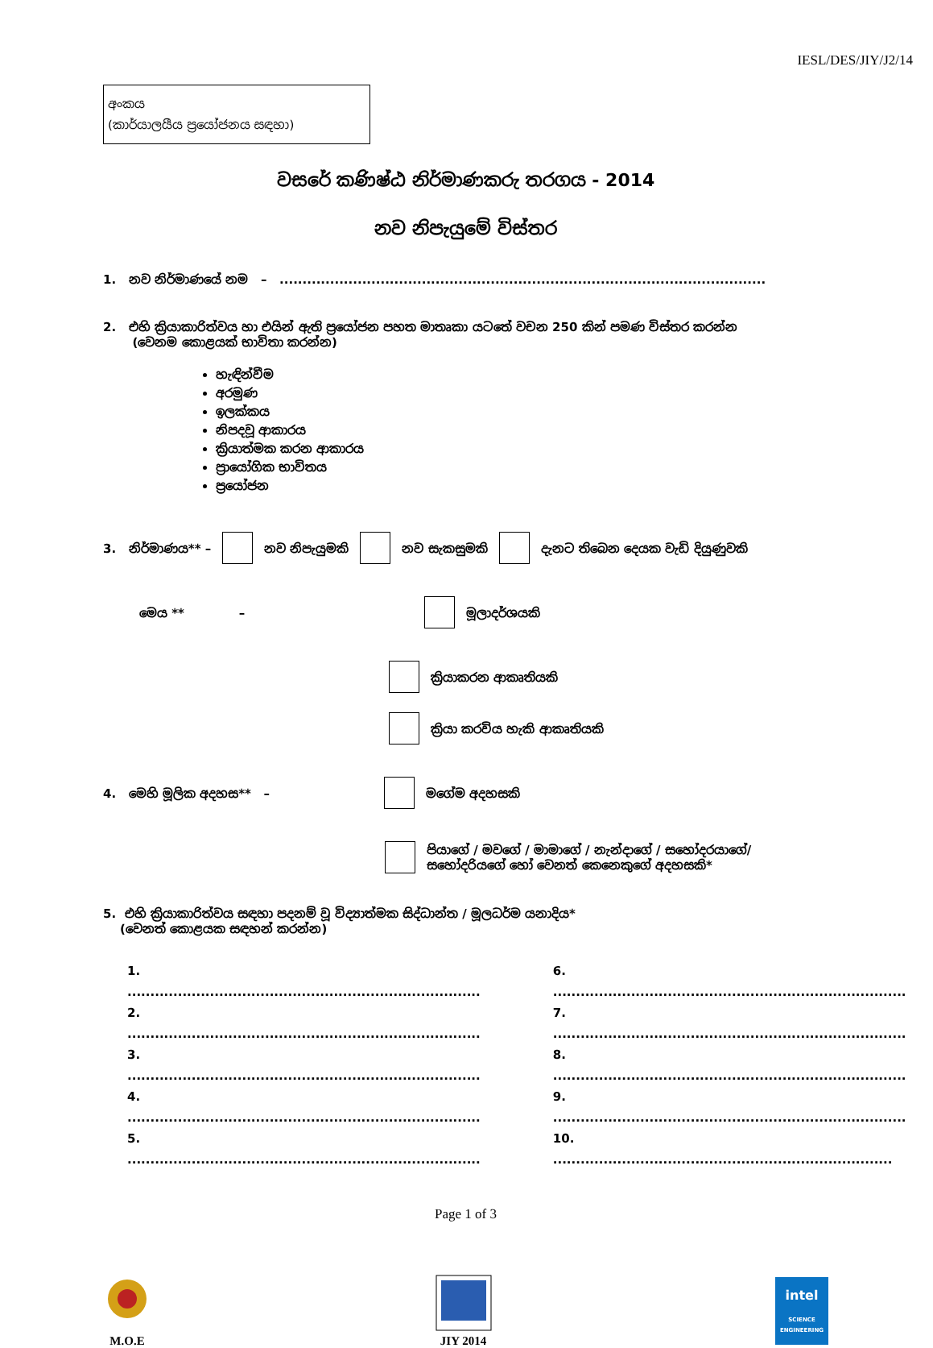IESL/DES/JIY/J2/14
අංකය
(කාර්යාලයීය ප්‍රයෝජනය සඳහා)
වසරේ කණිෂ්ඨ නිර්මාණකරු තරගය - 2014
නව නිපැයුමේ විස්තර
1. නව නිර්මාණයේ නම – ..........................................................................................................
2. එහි ක්‍රියාකාරිත්වය හා එයින් ඇති ප්‍රයෝජන පහත මාතෘකා යටතේ වචන 250 කින් පමණ විස්තර කරන්න
(වෙනම කොළයක් භාවිතා කරන්න)
හැඳින්වීම
අරමුණ
ඉලක්කය
නිපදවූ ආකාරය
ක්‍රියාත්මක කරන ආකාරය
ප්‍රායෝගික භාවිතය
ප්‍රයෝජන
3. නිර්මාණය** – නව නිපැයුමකි නව සැකසුමකි දැනට තිබෙන දෙයක වැඩි දියුණුවකි
මෙය ** – මූලාදර්ශයකි
ක්‍රියාකරන ආකෘතියකි
ක්‍රියා කරවිය හැකි ආකෘතියකි
4. මෙහි මූලික අදහස** – මගේම අදහසකි
පියාගේ / මවගේ / මාමාගේ / නැන්දාගේ / සහෝදරයාගේ/
සහෝදරියගේ හෝ වෙනත් කෙනෙකුගේ අදහසකි*
5. එහි ක්‍රියාකාරිත්වය සඳහා පදනම් වූ විද්‍යාත්මක සිද්ධාන්ත / මූලධර්ම යනාදිය*
(වෙනත් කොළයක සඳහන් කරන්න)
1. .............................................................................
2. .............................................................................
3. .............................................................................
4. .............................................................................
5. .............................................................................
6. .............................................................................
7. .............................................................................
8. .............................................................................
9. .............................................................................
10. ..........................................................................
Page 1 of 3
M.O.E
JIY 2014
intel
SCIENCE
ENGINEERING